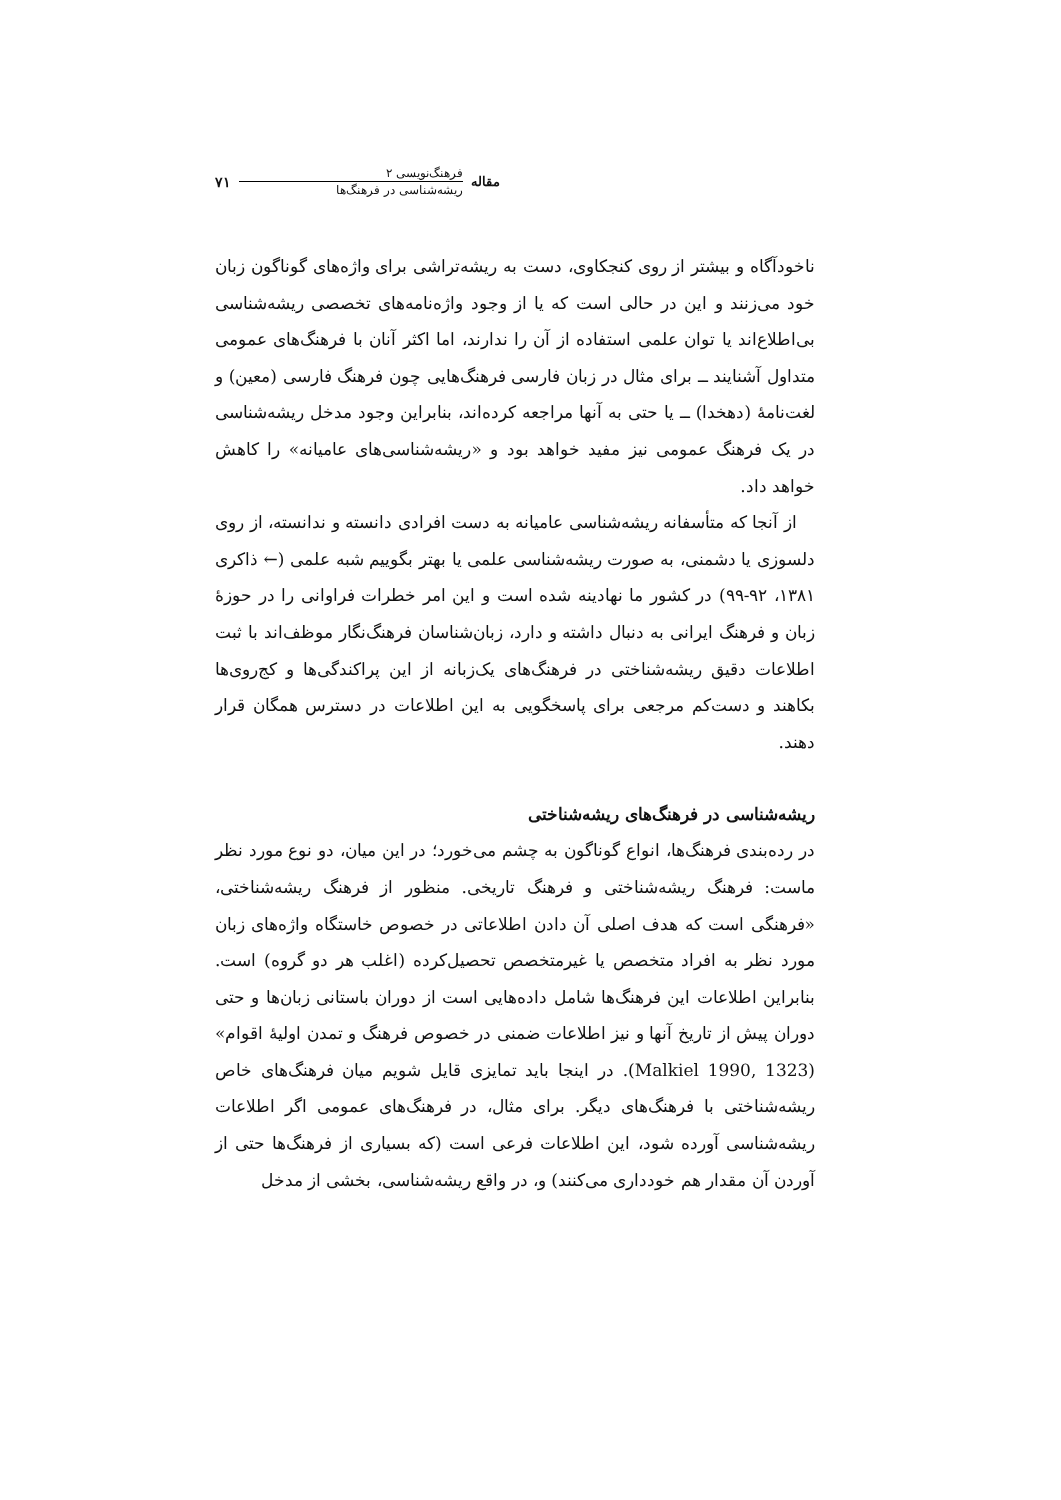مقاله
فرهنگ‌نویسی ۲
ریشه‌شناسی در فرهنگ‌ها
۷۱
ناخودآگاه و بیشتر از روی کنجکاوی، دست به ریشه‌تراشی برای واژه‌های گوناگون زبان خود می‌زنند و این در حالی است که یا از وجود واژه‌نامه‌های تخصصی ریشه‌شناسی بی‌اطلاع‌اند یا توان علمی استفاده از آن را ندارند، اما اکثر آنان با فرهنگ‌های عمومی متداول آشنایند ــ برای مثال در زبان فارسی فرهنگ‌هایی چون فرهنگ فارسی (معین) و لغت‌نامهٔ (دهخدا) ــ یا حتی به آنها مراجعه کرده‌اند، بنابراین وجود مدخل ریشه‌شناسی در یک فرهنگ عمومی نیز مفید خواهد بود و «ریشه‌شناسی‌های عامیانه» را کاهش خواهد داد.
از آنجا که متأسفانه ریشه‌شناسی عامیانه به دست افرادی دانسته و ندانسته، از روی دلسوزی یا دشمنی، به صورت ریشه‌شناسی علمی یا بهتر بگوییم شبه علمی (← ذاکری ۱۳۸۱، ۹۲-۹۹) در کشور ما نهادینه شده است و این امر خطرات فراوانی را در حوزهٔ زبان و فرهنگ ایرانی به دنبال داشته و دارد، زبان‌شناسان فرهنگ‌نگار موظف‌اند با ثبت اطلاعات دقیق ریشه‌شناختی در فرهنگ‌های یک‌زبانه از این پراکندگی‌ها و کج‌روی‌ها بکاهند و دست‌کم مرجعی برای پاسخگویی به این اطلاعات در دسترس همگان قرار دهند.
ریشه‌شناسی در فرهنگ‌های ریشه‌شناختی
در رده‌بندی فرهنگ‌ها، انواع گوناگون به چشم می‌خورد؛ در این میان، دو نوع مورد نظر ماست: فرهنگ ریشه‌شناختی و فرهنگ تاریخی. منظور از فرهنگ ریشه‌شناختی، «فرهنگی است که هدف اصلی آن دادن اطلاعاتی در خصوص خاستگاه واژه‌های زبان مورد نظر به افراد متخصص یا غیرمتخصص تحصیل‌کرده (اغلب هر دو گروه) است. بنابراین اطلاعات این فرهنگ‌ها شامل داده‌هایی است از دوران باستانی زبان‌ها و حتی دوران پیش از تاریخ آنها و نیز اطلاعات ضمنی در خصوص فرهنگ و تمدن اولیهٔ اقوام» (Malkiel 1990, 1323). در اینجا باید تمایزی قایل شویم میان فرهنگ‌های خاص ریشه‌شناختی با فرهنگ‌های دیگر. برای مثال، در فرهنگ‌های عمومی اگر اطلاعات ریشه‌شناسی آورده شود، این اطلاعات فرعی است (که بسیاری از فرهنگ‌ها حتی از آوردن آن مقدار هم خودداری می‌کنند) و، در واقع ریشه‌شناسی، بخشی از مدخل